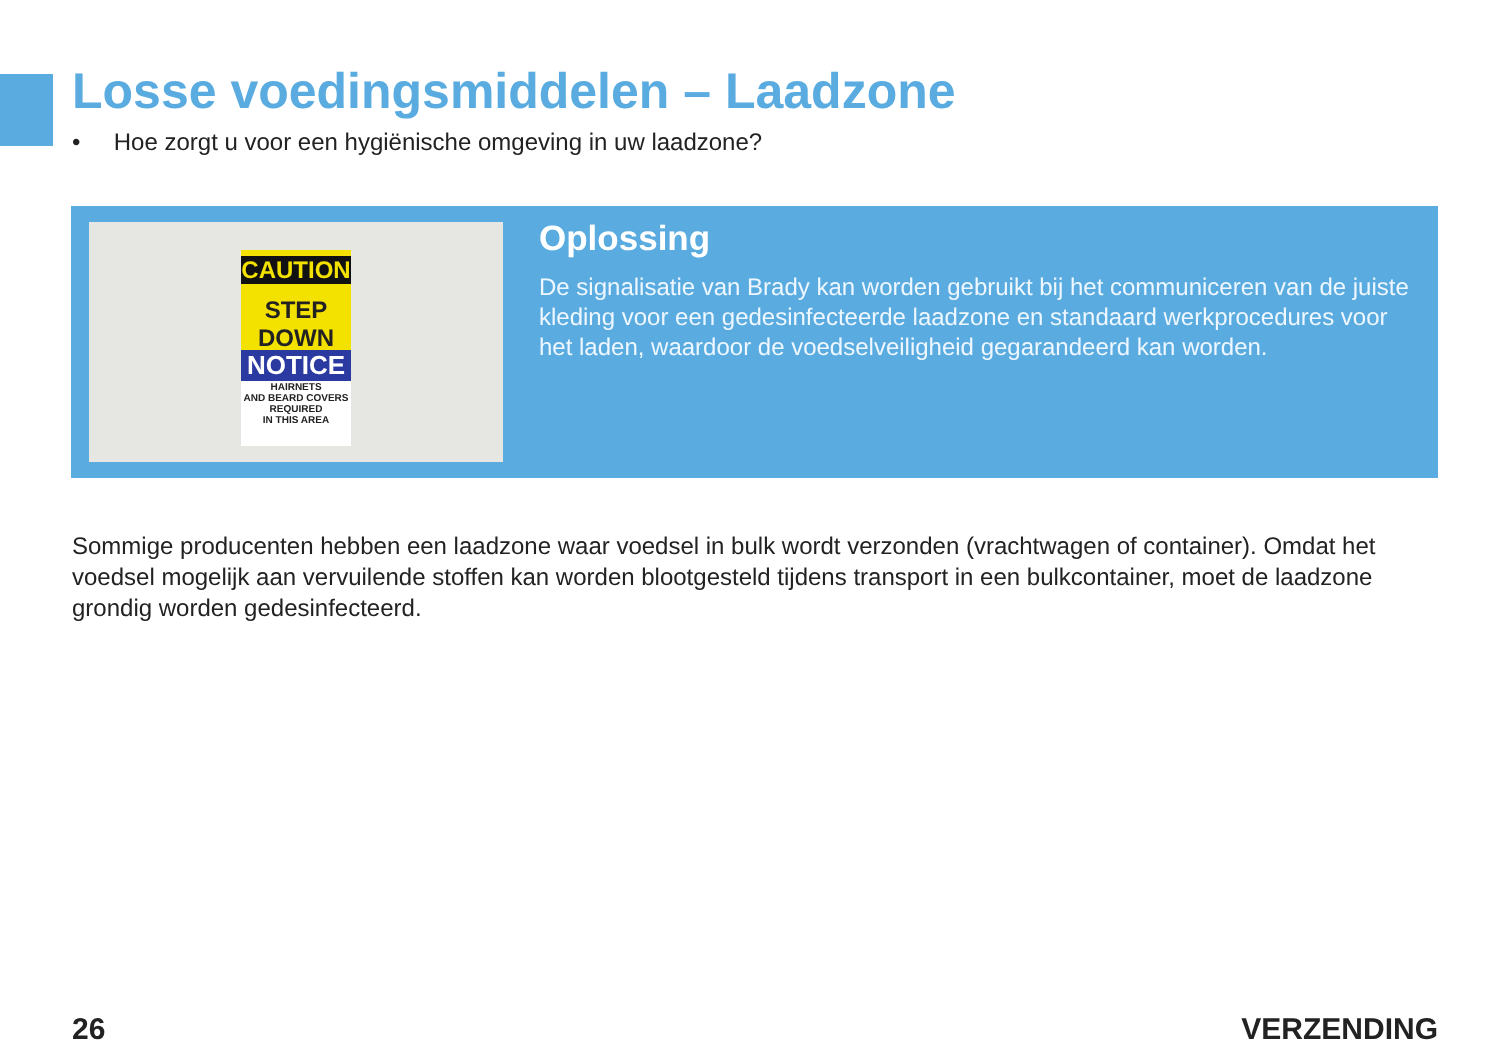Losse voedingsmiddelen – Laadzone
• Hoe zorgt u voor een hygiënische omgeving in uw laadzone?
CAUTION
STEP DOWN
NOTICE
HAIRNETS
AND BEARD COVERS
REQUIRED
IN THIS AREA
Oplossing
De signalisatie van Brady kan worden gebruikt bij het communiceren van de juiste kleding voor een gedesinfecteerde laadzone en standaard werkprocedures voor het laden, waardoor de voedselveiligheid gegarandeerd kan worden.
Sommige producenten hebben een laadzone waar voedsel in bulk wordt verzonden (vrachtwagen of container). Omdat het voedsel mogelijk aan vervuilende stoffen kan worden blootgesteld tijdens transport in een bulkcontainer, moet de laadzone grondig worden gedesinfecteerd.
26 VERZENDING